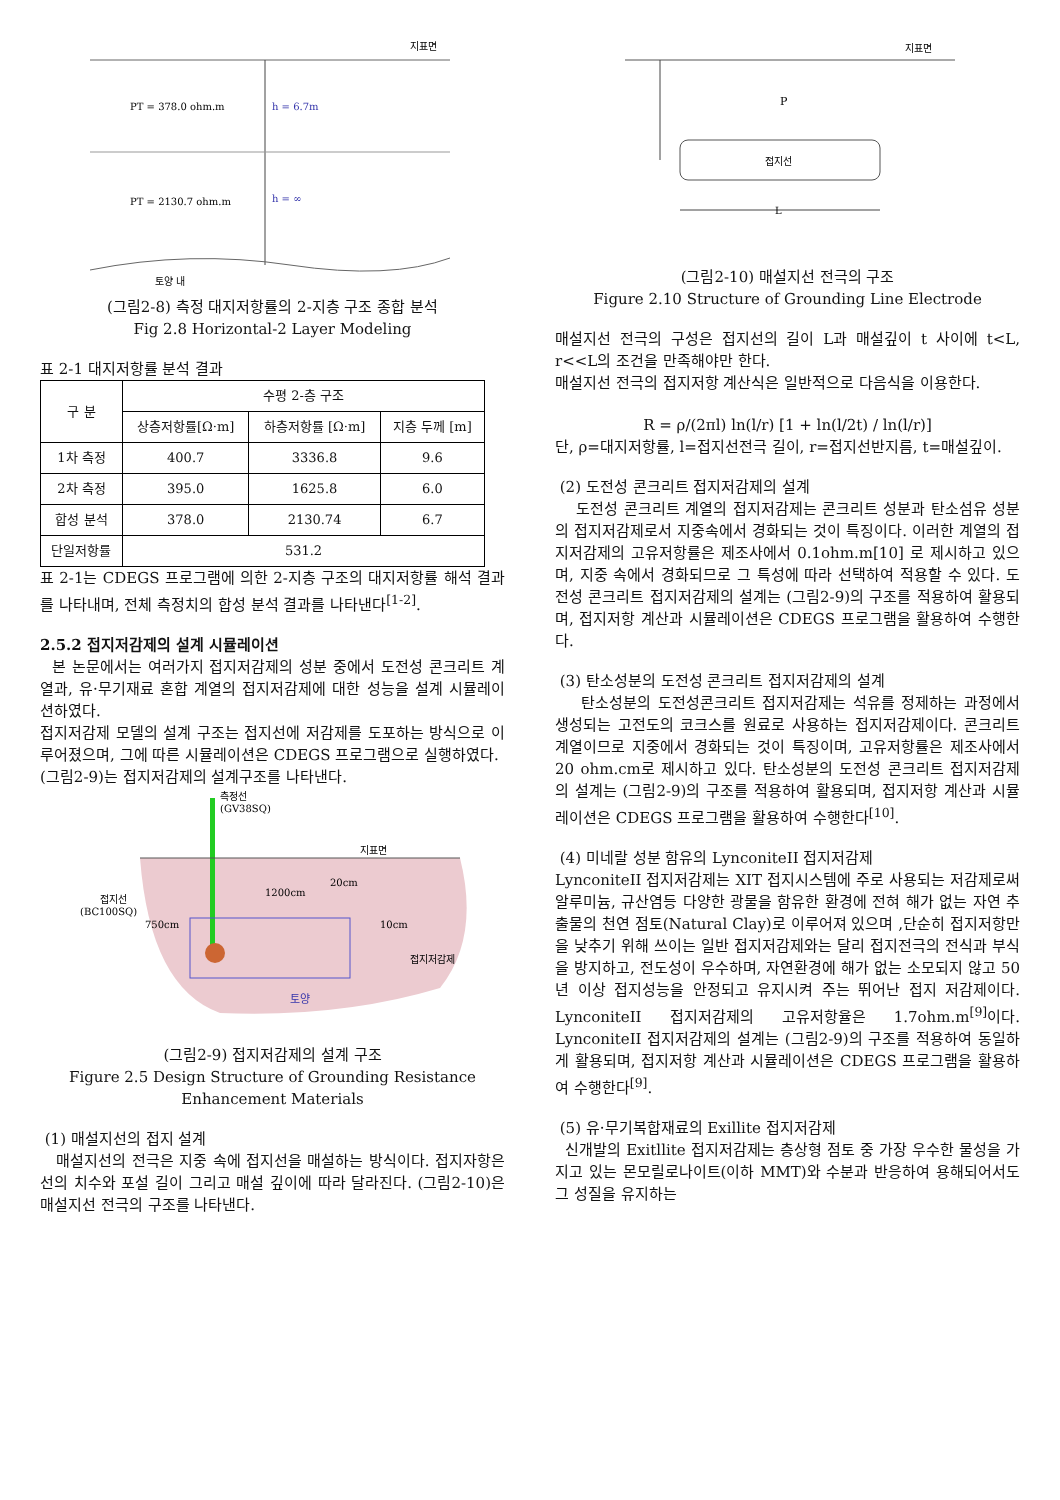지표면
PT = 378.0 ohm.m
h = 6.7m
PT = 2130.7 ohm.m
h = ∞
토양 내
(그림2-8) 측정 대지저항률의 2-지층 구조 종합 분석
Fig 2.8 Horizontal-2 Layer Modeling
표 2-1 대지저항률 분석 결과
| 구 분 | 수평 2-층 구조 | | |
| --- | --- | --- | --- |
| | 상층저항률[Ω·m] | 하층저항률 [Ω·m] | 지층 두께 [m] |
| 1차 측정 | 400.7 | 3336.8 | 9.6 |
| 2차 측정 | 395.0 | 1625.8 | 6.0 |
| 합성 분석 | 378.0 | 2130.74 | 6.7 |
| 단일저항률 | 531.2 | | |
표 2-1는 CDEGS 프로그램에 의한 2-지층 구조의 대지저항률 해석 결과를 나타내며, 전체 측정치의 합성 분석 결과를 나타낸다<sup>[1-2]</sup>.
2.5.2 접지저감제의 설계 시뮬레이션
본 논문에서는 여러가지 접지저감제의 성분 중에서 도전성 콘크리트 계열과, 유·무기재료 혼합 계열의 접지저감제에 대한 성능을 설계 시뮬레이션하였다.
접지저감제 모델의 설계 구조는 접지선에 저감제를 도포하는 방식으로 이루어졌으며, 그에 따른 시뮬레이션은 CDEGS 프로그램으로 실행하였다.
(그림2-9)는 접지저감제의 설계구조를 나타낸다.
측정선
(GV38SQ)
지표면
접지선
(BC100SQ)
750cm
1200cm
20cm
10cm
접지저감제
토양
(그림2-9) 접지저감제의 설계 구조
Figure 2.5 Design Structure of Grounding Resistance Enhancement Materials
(1) 매설지선의 접지 설계
매설지선의 전극은 지중 속에 접지선을 매설하는 방식이다. 접지자항은 선의 치수와 포설 길이 그리고 매설 깊이에 따라 달라진다. (그림2-10)은 매설지선 전극의 구조를 나타낸다.
지표면
P
접지선
L
(그림2-10) 매설지선 전극의 구조
Figure 2.10 Structure of Grounding Line Electrode
매설지선 전극의 구성은 접지선의 길이 L과 매설깊이 t 사이에 t<L, r<<L의 조건을 만족해야만 한다.
매설지선 전극의 접지저항 계산식은 일반적으로 다음식을 이용한다.
R = ρ/(2πl) ln(l/r) [1 + ln(l/2t) / ln(l/r)]
단, ρ=대지저항률, l=접지선전극 길이, r=접지선반지름, t=매설깊이.
(2) 도전성 콘크리트 접지저감제의 설계
도전성 콘크리트 계열의 접지저감제는 콘크리트 성분과 탄소섬유 성분의 접지저감제로서 지중속에서 경화되는 것이 특징이다. 이러한 계열의 접지저감제의 고유저항률은 제조사에서 0.1ohm.m[10] 로 제시하고 있으며, 지중 속에서 경화되므로 그 특성에 따라 선택하여 적용할 수 있다. 도전성 콘크리트 접지저감제의 설계는 (그림2-9)의 구조를 적용하여 활용되며, 접지저항 계산과 시뮬레이션은 CDEGS 프로그램을 활용하여 수행한다.
(3) 탄소성분의 도전성 콘크리트 접지저감제의 설계
탄소성분의 도전성콘크리트 접지저감제는 석유를 정제하는 과정에서 생성되는 고전도의 코크스를 원료로 사용하는 접지저감제이다. 콘크리트 계열이므로 지중에서 경화되는 것이 특징이며, 고유저항률은 제조사에서 20 ohm.cm로 제시하고 있다. 탄소성분의 도전성 콘크리트 접지저감제의 설계는 (그림2-9)의 구조를 적용하여 활용되며, 접지저항 계산과 시뮬레이션은 CDEGS 프로그램을 활용하여 수행한다<sup>[10]</sup>.
(4) 미네랄 성분 함유의 LynconiteII 접지저감제
LynconiteII 접지저감제는 XIT 접지시스템에 주로 사용되는 저감제로써 알루미늄, 규산염등 다양한 광물을 함유한 환경에 전혀 해가 없는 자연 추출물의 천연 점토(Natural Clay)로 이루어져 있으며 ,단순히 접지저항만을 낮추기 위해 쓰이는 일반 접지저감제와는 달리 접지전극의 전식과 부식을 방지하고, 전도성이 우수하며, 자연환경에 해가 없는 소모되지 않고 50년 이상 접지성능을 안정되고 유지시켜 주는 뛰어난 접지 저감제이다. LynconiteII 접지저감제의 고유저항율은 1.7ohm.m<sup>[9]</sup>이다. LynconiteII 접지저감제의 설계는 (그림2-9)의 구조를 적용하여 동일하게 활용되며, 접지저항 계산과 시뮬레이션은 CDEGS 프로그램을 활용하여 수행한다<sup>[9]</sup>.
(5) 유·무기복합재료의 Exillite 접지저감제
신개발의 Exitllite 접지저감제는 층상형 점토 중 가장 우수한 물성을 가지고 있는 몬모릴로나이트(이하 MMT)와 수분과 반응하여 용해되어서도 그 성질을 유지하는